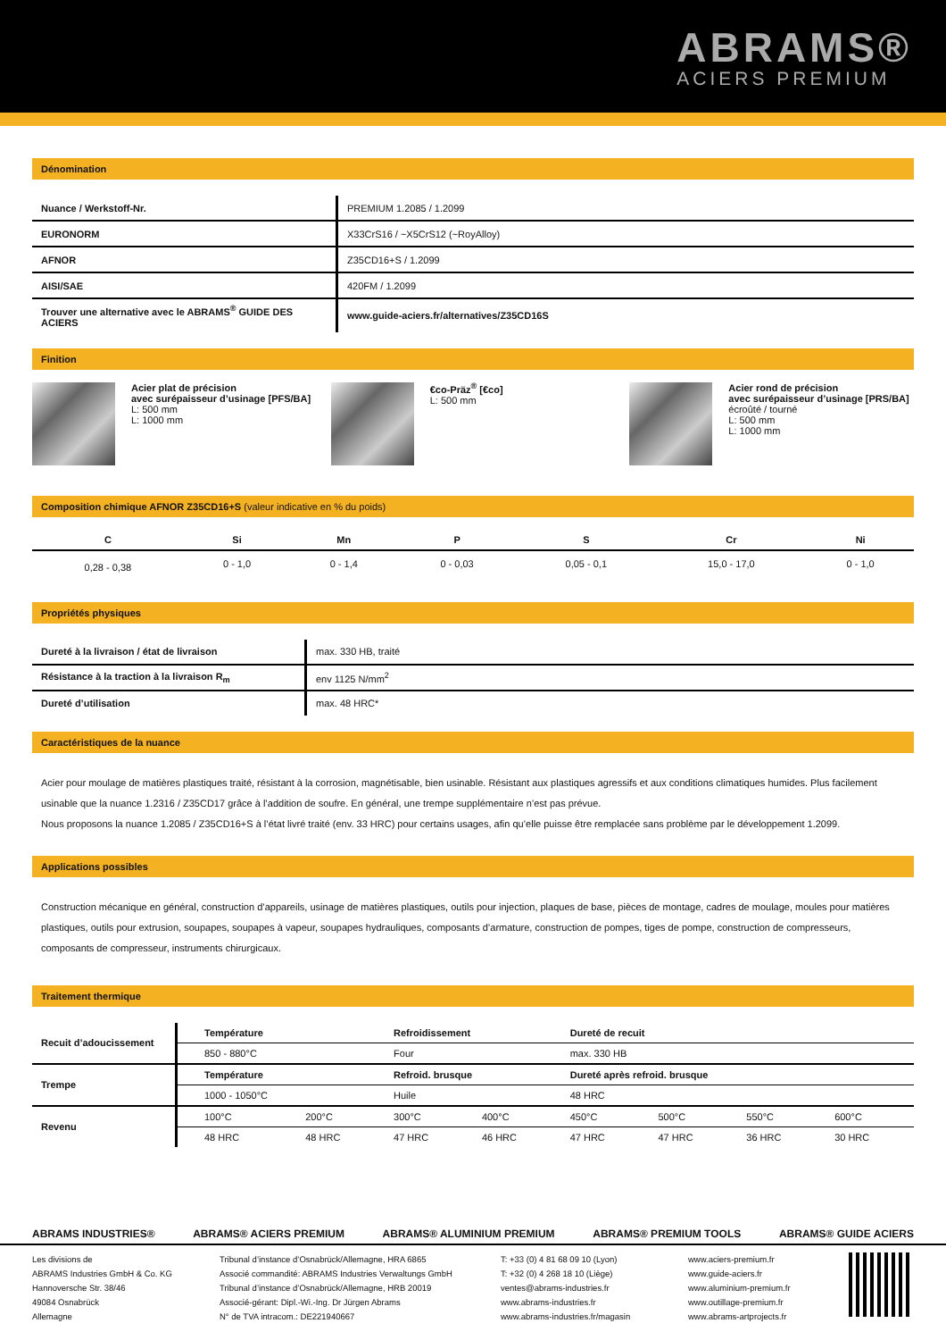ABRAMS®
ACIERS PREMIUM
Dénomination
| Nuance / Werkstoff-Nr. | PREMIUM 1.2085 / 1.2099 |
| EURONORM | X33CrS16 / ~X5CrS12 (~RoyAlloy) |
| AFNOR | Z35CD16+S / 1.2099 |
| AISI/SAE | 420FM / 1.2099 |
| Trouver une alternative avec le ABRAMS<sup>®</sup> GUIDE DES ACIERS | www.guide-aciers.fr/alternatives/Z35CD16S |
Finition
Acier plat de précision
avec surépaisseur d’usinage [PFS/BA]
L: 500 mm
L: 1000 mm
€co-Präz<sup>®</sup> [€co]
L: 500 mm
Acier rond de précision
avec surépaisseur d’usinage [PRS/BA]
écroûté / tourné
L: 500 mm
L: 1000 mm
Composition chimique AFNOR Z35CD16+S (valeur indicative en % du poids)
| C | Si | Mn | P | S | Cr | Ni |
| --- | --- | --- | --- | --- | --- | --- |
| 0,28 - 0,38 | 0 - 1,0 | 0 - 1,4 | 0 - 0,03 | 0,05 - 0,1 | 15,0 - 17,0 | 0 - 1,0 |
Propriétés physiques
| Dureté à la livraison / état de livraison | max. 330 HB, traité |
| Résistance à la traction à la livraison R<sub>m</sub> | env 1125 N/mm<sup>2</sup> |
| Dureté d’utilisation | max. 48 HRC* |
Caractéristiques de la nuance
Acier pour moulage de matières plastiques traité, résistant à la corrosion, magnétisable, bien usinable. Résistant aux plastiques agressifs et aux conditions climatiques humides. Plus facilement usinable que la nuance 1.2316 / Z35CD17 grâce à l’addition de soufre. En général, une trempe supplémentaire n’est pas prévue.
Nous proposons la nuance 1.2085 / Z35CD16+S à l’état livré traité (env. 33 HRC) pour certains usages, afin qu’elle puisse être remplacée sans problème par le développement 1.2099.
Applications possibles
Construction mécanique en général, construction d’appareils, usinage de matières plastiques, outils pour injection, plaques de base, pièces de montage, cadres de moulage, moules pour matières plastiques, outils pour extrusion, soupapes, soupapes à vapeur, soupapes hydrauliques, composants d’armature, construction de pompes, tiges de pompe, construction de compresseurs, composants de compresseur, instruments chirurgicaux.
Traitement thermique
| Recuit d’adoucissement | Température | | Refroidissement | | Dureté de recuit | | | |
| | 850 - 880°C | | Four | | max. 330 HB | | | |
| Trempe | Température | | Refroid. brusque | | Dureté après refroid. brusque | | | |
| | 1000 - 1050°C | | Huile | | 48 HRC | | | |
| Revenu | 100°C | 200°C | 300°C | 400°C | 450°C | 500°C | 550°C | 600°C |
| | 48 HRC | 48 HRC | 47 HRC | 46 HRC | 47 HRC | 47 HRC | 36 HRC | 30 HRC |
ABRAMS INDUSTRIES® ABRAMS® ACIERS PREMIUM ABRAMS® ALUMINIUM PREMIUM ABRAMS® PREMIUM TOOLS ABRAMS® GUIDE ACIERS
Les divisions de
ABRAMS Industries GmbH & Co. KG
Hannoversche Str. 38/46
49084 Osnabrück
Allemagne
Tribunal d’instance d’Osnabrück/Allemagne, HRA 6865
Associé commandité: ABRAMS Industries Verwaltungs GmbH
Tribunal d’instance d’Osnabrück/Allemagne, HRB 20019
Associé-gérant: Dipl.-Wi.-Ing. Dr Jürgen Abrams
N° de TVA intracom.: DE221940667
T: +33 (0) 4 81 68 09 10 (Lyon)
T: +32 (0) 4 268 18 10 (Liège)
ventes@abrams-industries.fr
www.abrams-industries.fr
www.abrams-industries.fr/magasin
www.aciers-premium.fr
www.guide-aciers.fr
www.aluminium-premium.fr
www.outillage-premium.fr
www.abrams-artprojects.fr